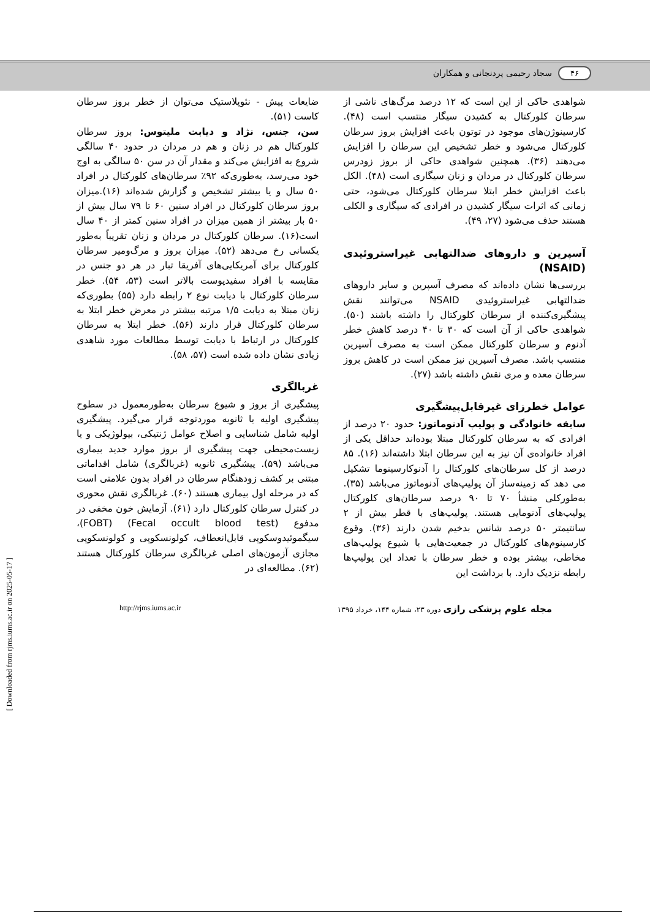۴۶ سجاد رحیمی پردنجانی و همکاران
شواهدی حاکی از این است که ۱۲ درصد مرگ‌های ناشی از سرطان کلورکتال به کشیدن سیگار منتسب است (۴۸). کارسینوژن‌های موجود در توتون باعث افزایش بروز سرطان کلورکتال می‌شود و خطر تشخیص این سرطان را افزایش می‌دهند (۳۶). همچنین شواهدی حاکی از بروز زودرس سرطان کلورکتال در مردان و زنان سیگاری است (۴۸). الکل باعث افزایش خطر ابتلا سرطان کلورکتال می‌شود، حتی زمانی که اثرات سیگار کشیدن در افرادی که سیگاری و الکلی هستند حذف می‌شود (۲۷، ۴۹).
آسپرین و داروهای ضدالتهابی غیراستروئیدی (NSAID)
بررسی‌ها نشان داده‌اند که مصرف آسپرین و سایر داروهای ضدالتهابی غیراستروئیدی NSAID می‌توانند نقش پیشگیری‌کننده از سرطان کلورکتال را داشته باشند (۵۰). شواهدی حاکی از آن است که ۳۰ تا ۴۰ درصد کاهش خطر آدنوم و سرطان کلورکتال ممکن است به مصرف آسپرین منتسب باشد. مصرف آسپرین نیز ممکن است در کاهش بروز سرطان معده و مری نقش داشته باشد (۲۷).
عوامل خطرزای غیرقابل‌پیشگیری
سابقه خانوادگی و پولیپ آدنوماتوز: حدود ۲۰ درصد از افرادی که به سرطان کلورکتال مبتلا بوده‌اند حداقل یکی از افراد خانواده‌ی آن نیز به این سرطان ابتلا داشته‌اند (۱۶). ۸۵ درصد از کل سرطان‌های کلورکتال را آدنوکارسینوما تشکیل می دهد که زمینه‌ساز آن پولیپ‌های آدنوماتوز می‌باشد (۳۵). به‌طورکلی منشأ ۷۰ تا ۹۰ درصد سرطان‌های کلورکتال پولیپ‌های آدنومایی هستند. پولیپ‌های با قطر بیش از ۲ سانتیمتر ۵۰ درصد شانس بدخیم شدن دارند (۳۶). وقوع کارسینوم‌های کلورکتال در جمعیت‌هایی با شیوع پولیپ‌های مخاطی، بیشتر بوده و خطر سرطان با تعداد این پولیپ‌ها رابطه نزدیک دارد. با برداشت این
ضایعات پیش - نئوپلاستیک می‌توان از خطر بروز سرطان کاست (۵۱).
سن، جنس، نژاد و دیابت ملیتوس: بروز سرطان کلورکتال هم در زنان و هم در مردان در حدود ۴۰ سالگی شروع به افزایش می‌کند و مقدار آن در سن ۵۰ سالگی به اوج خود می‌رسد، به‌طوری‌که ۹۲٪ سرطان‌های کلورکتال در افراد ۵۰ سال و یا بیشتر تشخیص و گزارش شده‌اند (۱۶).میزان بروز سرطان کلورکتال در افراد سنین ۶۰ تا ۷۹ سال بیش از ۵۰ بار بیشتر از همین میزان در افراد سنین کمتر از ۴۰ سال است(۱۶). سرطان کلورکتال در مردان و زنان تقریباً به‌طور یکسانی رخ می‌دهد (۵۲). میزان بروز و مرگ‌ومیر سرطان کلورکتال برای آمریکایی‌های آفریقا تبار در هر دو جنس در مقایسه با افراد سفیدپوست بالاتر است (۵۳، ۵۴). خطر سرطان کلورکتال با دیابت نوع ۲ رابطه دارد (۵۵) بطوری‌که زنان مبتلا به دیابت ۱/۵ مرتبه بیشتر در معرض خطر ابتلا به سرطان کلورکتال قرار دارند (۵۶). خطر ابتلا به سرطان کلورکتال در ارتباط با دیابت توسط مطالعات مورد شاهدی زیادی نشان داده شده است (۵۷، ۵۸).
غربالگری
پیشگیری از بروز و شیوع سرطان به‌طورمعمول در سطوح پیشگیری اولیه یا ثانویه موردتوجه قرار می‌گیرد. پیشگیری اولیه شامل شناسایی و اصلاح عوامل ژنتیکی، بیولوژیکی و یا زیست‌محیطی جهت پیشگیری از بروز موارد جدید بیماری می‌باشد (۵۹). پیشگیری ثانویه (غربالگری) شامل اقداماتی مبتنی بر کشف زودهنگام سرطان در افراد بدون علامتی است که در مرحله اول بیماری هستند (۶۰). غربالگری نقش محوری در کنترل سرطان کلورکتال دارد (۶۱). آزمایش خون مخفی در مدفوع (Fecal occult blood test) (FOBT)، سیگموئیدوسکوپی قابل‌انعطاف، کولونسکوپی و کولونسکوپی مجازی آزمون‌های اصلی غربالگری سرطان کلورکتال هستند (۶۲). مطالعه‌ای در
مجله علوم پزشکی رازی دوره ۲۳، شماره ۱۴۴، خرداد ۱۳۹۵ http://rjms.iums.ac.ir
[ Downloaded from rjms.iums.ac.ir on 2025-05-17 ]